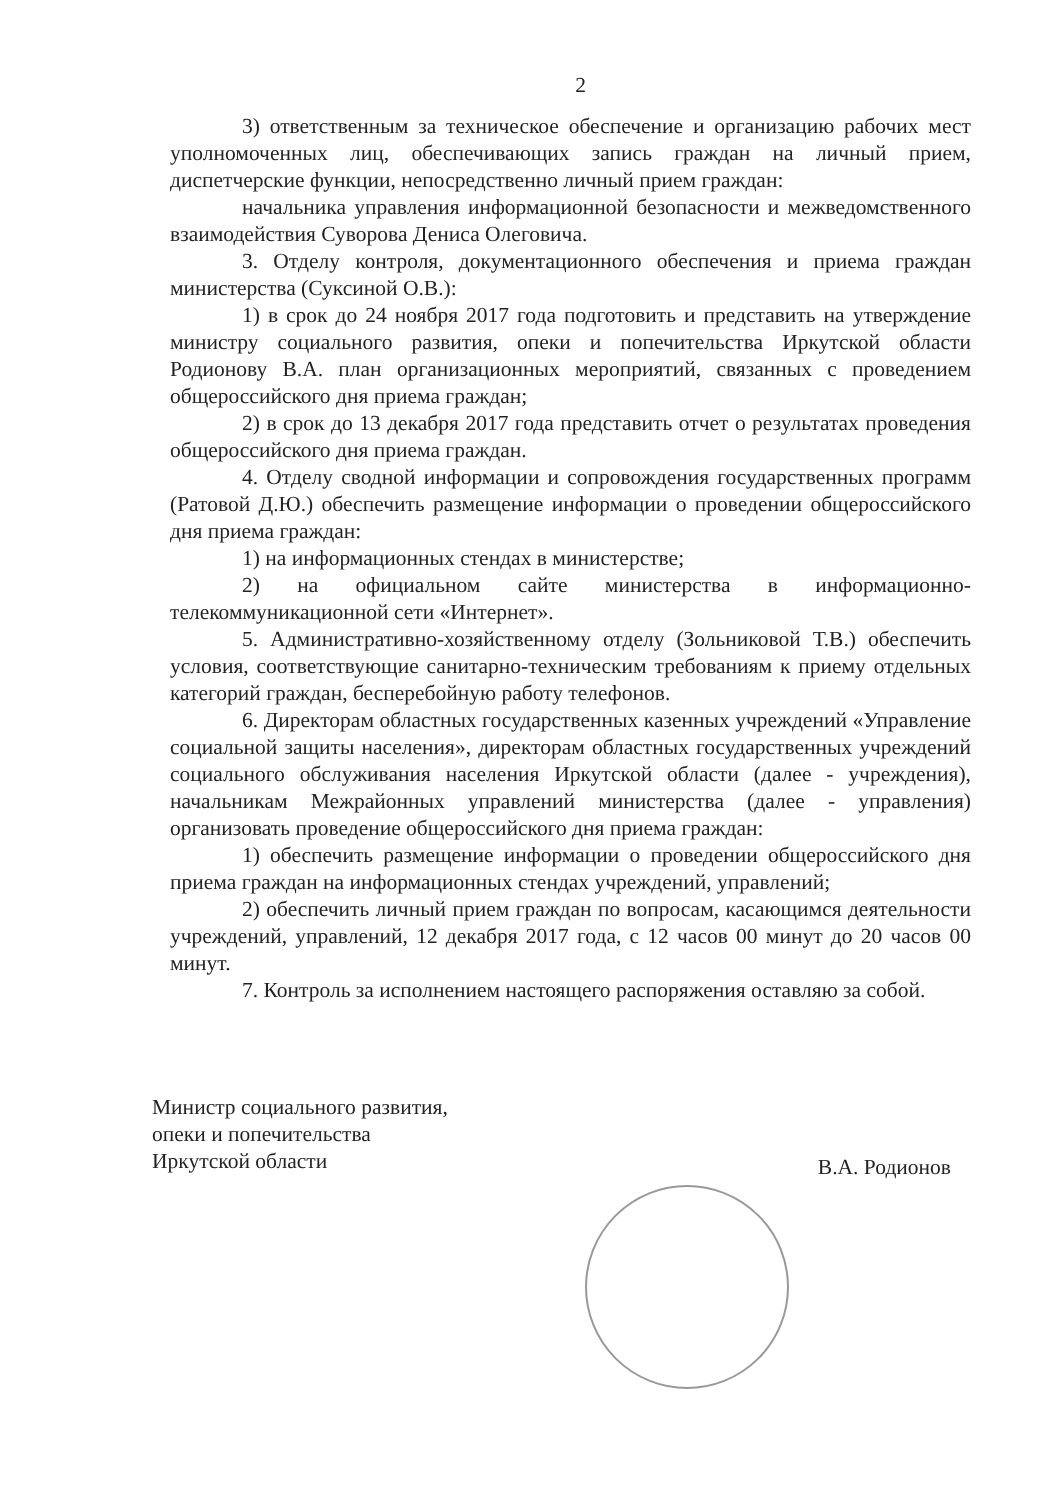2
3) ответственным за техническое обеспечение и организацию рабочих мест уполномоченных лиц, обеспечивающих запись граждан на личный прием, диспетчерские функции, непосредственно личный прием граждан:
начальника управления информационной безопасности и межведомственного взаимодействия Суворова Дениса Олеговича.
3. Отделу контроля, документационного обеспечения и приема граждан министерства (Суксиной О.В.):
1) в срок до 24 ноября 2017 года подготовить и представить на утверждение министру социального развития, опеки и попечительства Иркутской области Родионову В.А. план организационных мероприятий, связанных с проведением общероссийского дня приема граждан;
2) в срок до 13 декабря 2017 года представить отчет о результатах проведения общероссийского дня приема граждан.
4. Отделу сводной информации и сопровождения государственных программ (Ратовой Д.Ю.) обеспечить размещение информации о проведении общероссийского дня приема граждан:
1) на информационных стендах в министерстве;
2) на официальном сайте министерства в информационно-телекоммуникационной сети «Интернет».
5. Административно-хозяйственному отделу (Зольниковой Т.В.) обеспечить условия, соответствующие санитарно-техническим требованиям к приему отдельных категорий граждан, бесперебойную работу телефонов.
6. Директорам областных государственных казенных учреждений «Управление социальной защиты населения», директорам областных государственных учреждений социального обслуживания населения Иркутской области (далее - учреждения), начальникам Межрайонных управлений министерства (далее - управления) организовать проведение общероссийского дня приема граждан:
1) обеспечить размещение информации о проведении общероссийского дня приема граждан на информационных стендах учреждений, управлений;
2) обеспечить личный прием граждан по вопросам, касающимся деятельности учреждений, управлений, 12 декабря 2017 года, с 12 часов 00 минут до 20 часов 00 минут.
7. Контроль за исполнением настоящего распоряжения оставляю за собой.
Министр социального развития,
опеки и попечительства
Иркутской области
В.А. Родионов